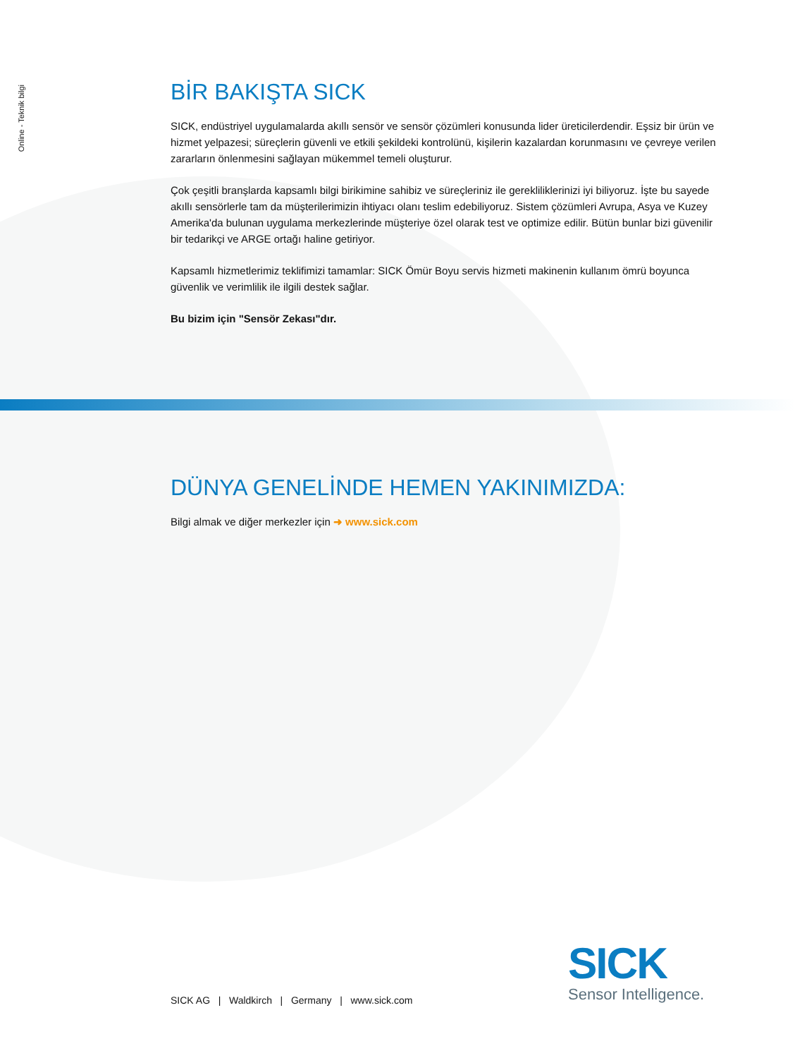Online - Teknik bilgi
BİR BAKIŞTA SICK
SICK, endüstriyel uygulamalarda akıllı sensör ve sensör çözümleri konusunda lider üreticilerdendir. Eşsiz bir ürün ve hizmet yelpazesi; süreçlerin güvenli ve etkili şekildeki kontrolünü, kişilerin kazalardan korunmasını ve çevreye verilen zararların önlenmesini sağlayan mükemmel temeli oluşturur.
Çok çeşitli branşlarda kapsamlı bilgi birikimine sahibiz ve süreçleriniz ile gerekliliklerinizi iyi biliyoruz. İşte bu sayede akıllı sensörlerle tam da müşterilerimizin ihtiyacı olanı teslim edebiliyoruz. Sistem çözümleri Avrupa, Asya ve Kuzey Amerika'da bulunan uygulama merkezlerinde müşteriye özel olarak test ve optimize edilir. Bütün bunlar bizi güvenilir bir tedarikçi ve ARGE ortağı haline getiriyor.
Kapsamlı hizmetlerimiz teklifimizi tamamlar: SICK Ömür Boyu servis hizmeti makinenin kullanım ömrü boyunca güvenlik ve verimlilik ile ilgili destek sağlar.
Bu bizim için "Sensör Zekası"dır.
DÜNYA GENELİNDE HEMEN YAKINIMIZDA:
Bilgi almak ve diğer merkezler için ➜ www.sick.com
SICK AG | Waldkirch | Germany | www.sick.com
SICK
Sensor Intelligence.